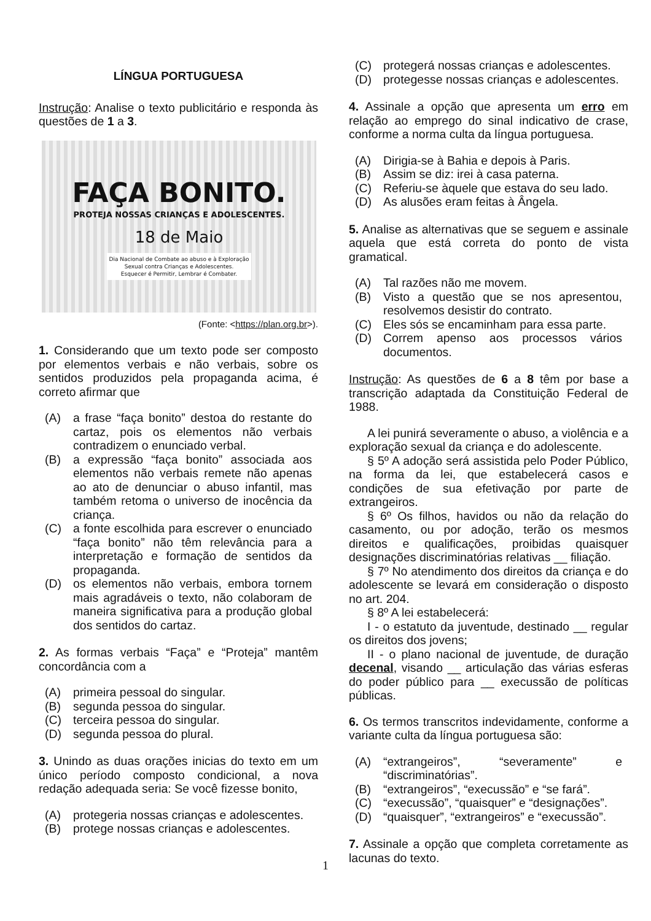LÍNGUA PORTUGUESA
Instrução: Analise o texto publicitário e responda às questões de 1 a 3.
FAÇA BONITO.
PROTEJA NOSSAS CRIANÇAS E ADOLESCENTES.
18 de Maio
Dia Nacional de Combate ao abuso e à Exploração
Sexual contra Crianças e Adolescentes.
Esquecer é Permitir, Lembrar é Combater.
(Fonte: <https://plan.org.br>).
1. Considerando que um texto pode ser composto por elementos verbais e não verbais, sobre os sentidos produzidos pela propaganda acima, é correto afirmar que
(A) a frase “faça bonito” destoa do restante do cartaz, pois os elementos não verbais contradizem o enunciado verbal.
(B) a expressão “faça bonito” associada aos elementos não verbais remete não apenas ao ato de denunciar o abuso infantil, mas também retoma o universo de inocência da criança.
(C) a fonte escolhida para escrever o enunciado “faça bonito” não têm relevância para a interpretação e formação de sentidos da propaganda.
(D) os elementos não verbais, embora tornem mais agradáveis o texto, não colaboram de maneira significativa para a produção global dos sentidos do cartaz.
2. As formas verbais “Faça” e “Proteja” mantêm concordância com a
(A) primeira pessoal do singular.
(B) segunda pessoa do singular.
(C) terceira pessoa do singular.
(D) segunda pessoa do plural.
3. Unindo as duas orações inicias do texto em um único período composto condicional, a nova redação adequada seria: Se você fizesse bonito,
(A) protegeria nossas crianças e adolescentes.
(B) protege nossas crianças e adolescentes.
(C) protegerá nossas crianças e adolescentes.
(D) protegesse nossas crianças e adolescentes.
4. Assinale a opção que apresenta um erro em relação ao emprego do sinal indicativo de crase, conforme a norma culta da língua portuguesa.
(A) Dirigia-se à Bahia e depois à Paris.
(B) Assim se diz: irei à casa paterna.
(C) Referiu-se àquele que estava do seu lado.
(D) As alusões eram feitas à Ângela.
5. Analise as alternativas que se seguem e assinale aquela que está correta do ponto de vista gramatical.
(A) Tal razões não me movem.
(B) Visto a questão que se nos apresentou, resolvemos desistir do contrato.
(C) Eles sós se encaminham para essa parte.
(D) Correm apenso aos processos vários documentos.
Instrução: As questões de 6 a 8 têm por base a transcrição adaptada da Constituição Federal de 1988.
A lei punirá severamente o abuso, a violência e a exploração sexual da criança e do adolescente.
§ 5º A adoção será assistida pelo Poder Público, na forma da lei, que estabelecerá casos e condições de sua efetivação por parte de extrangeiros.
§ 6º Os filhos, havidos ou não da relação do casamento, ou por adoção, terão os mesmos direitos e qualificações, proibidas quaisquer designações discriminatórias relativas __ filiação.
§ 7º No atendimento dos direitos da criança e do adolescente se levará em consideração o disposto no art. 204.
§ 8º A lei estabelecerá:
I - o estatuto da juventude, destinado __ regular os direitos dos jovens;
II - o plano nacional de juventude, de duração decenal, visando __ articulação das várias esferas do poder público para __ execussão de políticas públicas.
6. Os termos transcritos indevidamente, conforme a variante culta da língua portuguesa são:
(A) “extrangeiros”, “severamente” e “discriminatórias”.
(B) “extrangeiros”, “execussão” e “se fará”.
(C) “execussão”, “quaisquer” e “designações”.
(D) “quaisquer”, “extrangeiros” e “execussão”.
7. Assinale a opção que completa corretamente as lacunas do texto.
1